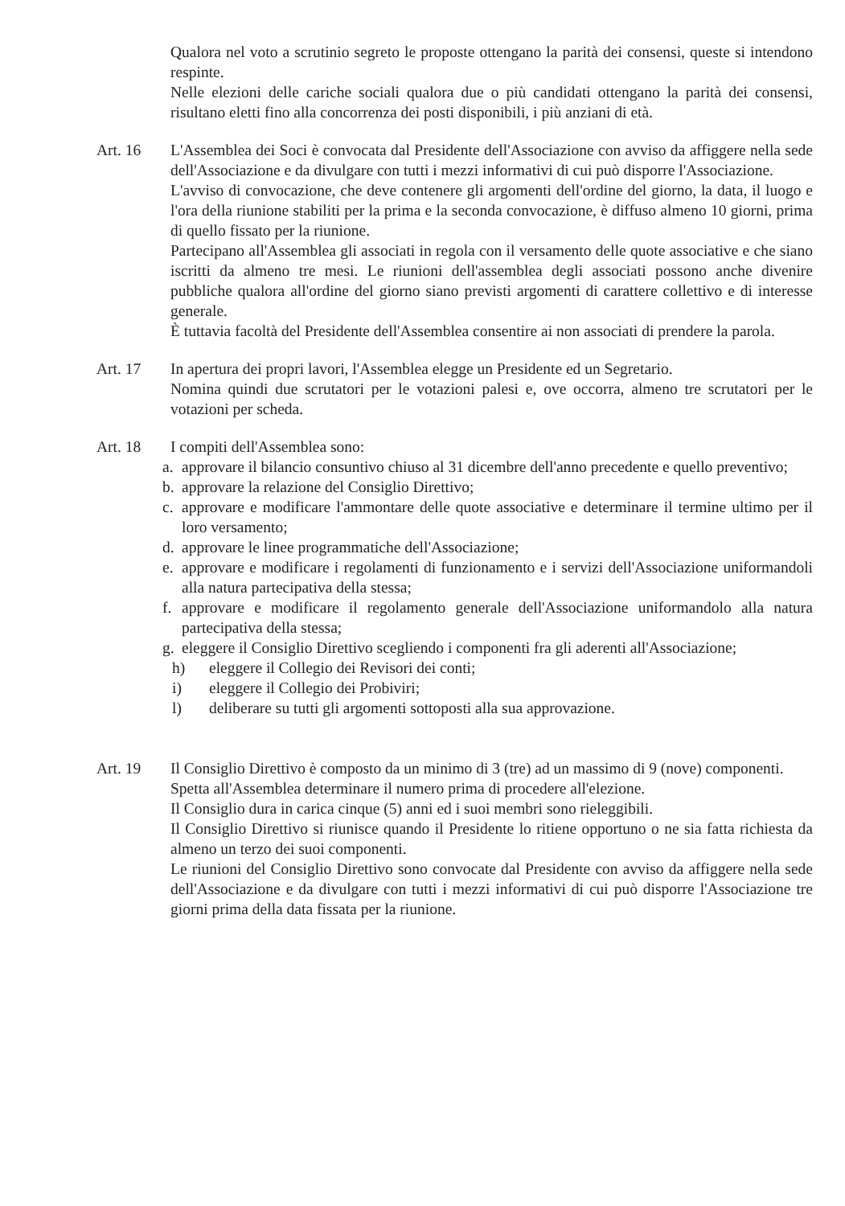Qualora nel voto a scrutinio segreto le proposte ottengano la parità dei consensi, queste si intendono respinte.
Nelle elezioni delle cariche sociali qualora due o più candidati ottengano la parità dei consensi, risultano eletti fino alla concorrenza dei posti disponibili, i più anziani di età.
Art. 16 L'Assemblea dei Soci è convocata dal Presidente dell'Associazione con avviso da affiggere nella sede dell'Associazione e da divulgare con tutti i mezzi informativi di cui può disporre l'Associazione.
L'avviso di convocazione, che deve contenere gli argomenti dell'ordine del giorno, la data, il luogo e l'ora della riunione stabiliti per la prima e la seconda convocazione, è diffuso almeno 10 giorni, prima di quello fissato per la riunione.
Partecipano all'Assemblea gli associati in regola con il versamento delle quote associative e che siano iscritti da almeno tre mesi. Le riunioni dell'assemblea degli associati possono anche divenire pubbliche qualora all'ordine del giorno siano previsti argomenti di carattere collettivo e di interesse generale.
È tuttavia facoltà del Presidente dell'Assemblea consentire ai non associati di prendere la parola.
Art. 17 In apertura dei propri lavori, l'Assemblea elegge un Presidente ed un Segretario.
Nomina quindi due scrutatori per le votazioni palesi e, ove occorra, almeno tre scrutatori per le votazioni per scheda.
Art. 18 I compiti dell'Assemblea sono:
a. approvare il bilancio consuntivo chiuso al 31 dicembre dell'anno precedente e quello preventivo;
b. approvare la relazione del Consiglio Direttivo;
c. approvare e modificare l'ammontare delle quote associative e determinare il termine ultimo per il loro versamento;
d. approvare le linee programmatiche dell'Associazione;
e. approvare e modificare i regolamenti di funzionamento e i servizi dell'Associazione uniformandoli alla natura partecipativa della stessa;
f. approvare e modificare il regolamento generale dell'Associazione uniformandolo alla natura partecipativa della stessa;
g. eleggere il Consiglio Direttivo scegliendo i componenti fra gli aderenti all'Associazione;
h) eleggere il Collegio dei Revisori dei conti;
i) eleggere il Collegio dei Probiviri;
l) deliberare su tutti gli argomenti sottoposti alla sua approvazione.
Art. 19 Il Consiglio Direttivo è composto da un minimo di 3 (tre) ad un massimo di 9 (nove) componenti.
Spetta all'Assemblea determinare il numero prima di procedere all'elezione.
Il Consiglio dura in carica cinque (5) anni ed i suoi membri sono rieleggibili.
Il Consiglio Direttivo si riunisce quando il Presidente lo ritiene opportuno o ne sia fatta richiesta da almeno un terzo dei suoi componenti.
Le riunioni del Consiglio Direttivo sono convocate dal Presidente con avviso da affiggere nella sede dell'Associazione e da divulgare con tutti i mezzi informativi di cui può disporre l'Associazione tre giorni prima della data fissata per la riunione.